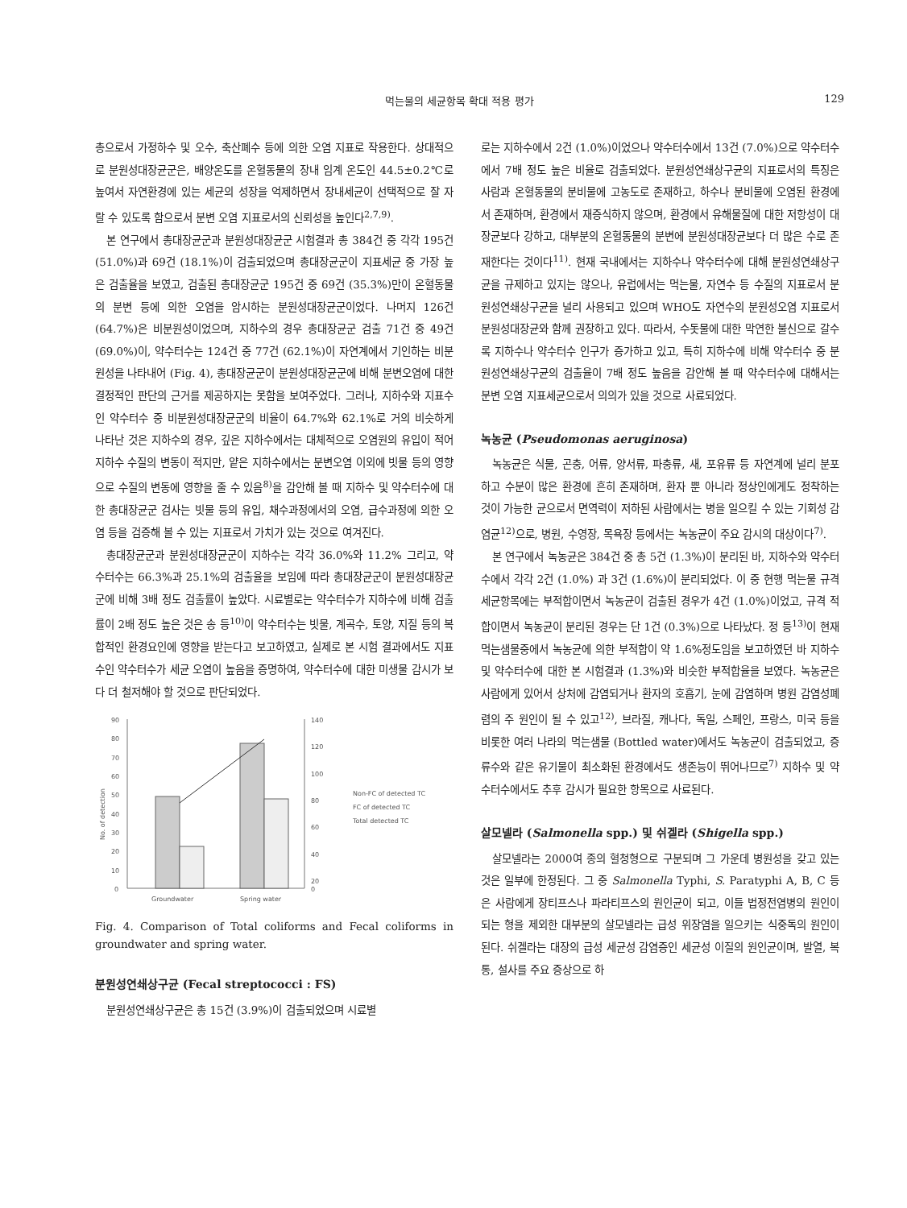먹는물의 세균항목 확대 적용 평가 129
총으로서 가정하수 및 오수, 축산폐수 등에 의한 오염 지표로 작용한다. 상대적으로 분원성대장균군은, 배양온도를 온혈동물의 장내 임계 온도인 44.5±0.2℃로 높여서 자연환경에 있는 세균의 성장을 억제하면서 장내세균이 선택적으로 잘 자랄 수 있도록 함으로서 분변 오염 지표로서의 신뢰성을 높인다<sup>2,7,9)</sup>.
본 연구에서 총대장균군과 분원성대장균군 시험결과 총 384건 중 각각 195건 (51.0%)과 69건 (18.1%)이 검출되었으며 총대장균군이 지표세균 중 가장 높은 검출율을 보였고, 검출된 총대장균군 195건 중 69건 (35.3%)만이 온혈동물의 분변 등에 의한 오염을 암시하는 분원성대장균군이었다. 나머지 126건 (64.7%)은 비분원성이었으며, 지하수의 경우 총대장균군 검출 71건 중 49건 (69.0%)이, 약수터수는 124건 중 77건 (62.1%)이 자연계에서 기인하는 비분원성을 나타내어 (Fig. 4), 총대장균군이 분원성대장균군에 비해 분변오염에 대한 결정적인 판단의 근거를 제공하지는 못함을 보여주었다. 그러나, 지하수와 지표수인 약수터수 중 비분원성대장균군의 비율이 64.7%와 62.1%로 거의 비슷하게 나타난 것은 지하수의 경우, 깊은 지하수에서는 대체적으로 오염원의 유입이 적어 지하수 수질의 변동이 적지만, 얕은 지하수에서는 분변오염 이외에 빗물 등의 영향으로 수질의 변동에 영향을 줄 수 있음<sup>8)</sup>을 감안해 볼 때 지하수 및 약수터수에 대한 총대장균군 검사는 빗물 등의 유입, 채수과정에서의 오염, 급수과정에 의한 오염 등을 검증해 볼 수 있는 지표로서 가치가 있는 것으로 여겨진다.
총대장균군과 분원성대장균군이 지하수는 각각 36.0%와 11.2% 그리고, 약수터수는 66.3%과 25.1%의 검출율을 보임에 따라 총대장균군이 분원성대장균군에 비해 3배 정도 검출률이 높았다. 시료별로는 약수터수가 지하수에 비해 검출률이 2배 정도 높은 것은 송 등<sup>10)</sup>이 약수터수는 빗물, 계곡수, 토양, 지질 등의 복합적인 환경요인에 영향을 받는다고 보고하였고, 실제로 본 시험 결과에서도 지표수인 약수터수가 세균 오염이 높음을 증명하여, 약수터수에 대한 미생물 감시가 보다 더 철저해야 할 것으로 판단되었다.
90
80
70
60
50
40
30
20
10
0
140
120
100
80
60
40
20
0
No. of detection
Groundwater
Spring water
Non-FC of detected TC
FC of detected TC
Total detected TC
Fig. 4. Comparison of Total coliforms and Fecal coliforms in groundwater and spring water.
분원성연쇄상구균 (Fecal streptococci : FS)
분원성연쇄상구균은 총 15건 (3.9%)이 검출되었으며 시료별
로는 지하수에서 2건 (1.0%)이었으나 약수터수에서 13건 (7.0%)으로 약수터수에서 7배 정도 높은 비율로 검출되었다. 분원성연쇄상구균의 지표로서의 특징은 사람과 온혈동물의 분비물에 고농도로 존재하고, 하수나 분비물에 오염된 환경에서 존재하며, 환경에서 재증식하지 않으며, 환경에서 유해물질에 대한 저항성이 대장균보다 강하고, 대부분의 온혈동물의 분변에 분원성대장균보다 더 많은 수로 존재한다는 것이다<sup>11)</sup>. 현재 국내에서는 지하수나 약수터수에 대해 분원성연쇄상구균을 규제하고 있지는 않으나, 유럽에서는 먹는물, 자연수 등 수질의 지표로서 분원성연쇄상구균을 널리 사용되고 있으며 WHO도 자연수의 분원성오염 지표로서 분원성대장균와 함께 권장하고 있다. 따라서, 수돗물에 대한 막연한 불신으로 갈수록 지하수나 약수터수 인구가 증가하고 있고, 특히 지하수에 비해 약수터수 중 분원성연쇄상구균의 검출율이 7배 정도 높음을 감안해 볼 때 약수터수에 대해서는 분변 오염 지표세균으로서 의의가 있을 것으로 사료되었다.
녹농균 (Pseudomonas aeruginosa)
녹농균은 식물, 곤충, 어류, 양서류, 파충류, 새, 포유류 등 자연계에 널리 분포하고 수분이 많은 환경에 흔히 존재하며, 환자 뿐 아니라 정상인에게도 정착하는 것이 가능한 균으로서 면역력이 저하된 사람에서는 병을 일으킬 수 있는 기회성 감염균<sup>12)</sup>으로, 병원, 수영장, 목욕장 등에서는 녹농균이 주요 감시의 대상이다<sup>7)</sup>.
본 연구에서 녹농균은 384건 중 총 5건 (1.3%)이 분리된 바, 지하수와 약수터수에서 각각 2건 (1.0%) 과 3건 (1.6%)이 분리되었다. 이 중 현행 먹는물 규격 세균항목에는 부적합이면서 녹농균이 검출된 경우가 4건 (1.0%)이었고, 규격 적합이면서 녹농균이 분리된 경우는 단 1건 (0.3%)으로 나타났다. 정 등<sup>13)</sup>이 현재 먹는샘물중에서 녹농균에 의한 부적합이 약 1.6%정도임을 보고하였던 바 지하수 및 약수터수에 대한 본 시험결과 (1.3%)와 비슷한 부적합율을 보였다. 녹농균은 사람에게 있어서 상처에 감염되거나 환자의 호흡기, 눈에 감염하며 병원 감염성폐렴의 주 원인이 될 수 있고<sup>12)</sup>, 브라질, 캐나다, 독일, 스페인, 프랑스, 미국 등을 비롯한 여러 나라의 먹는샘물 (Bottled water)에서도 녹농균이 검출되었고, 증류수와 같은 유기물이 최소화된 환경에서도 생존능이 뛰어나므로<sup>7)</sup> 지하수 및 약수터수에서도 추후 감시가 필요한 항목으로 사료된다.
살모넬라 (Salmonella spp.) 및 쉬겔라 (Shigella spp.)
살모넬라는 2000여 종의 혈청형으로 구분되며 그 가운데 병원성을 갖고 있는 것은 일부에 한정된다. 그 중 Salmonella Typhi, S. Paratyphi A, B, C 등은 사람에게 장티프스나 파라티프스의 원인균이 되고, 이들 법정전염병의 원인이 되는 형을 제외한 대부분의 살모넬라는 급성 위장염을 일으키는 식중독의 원인이 된다. 쉬겔라는 대장의 급성 세균성 감염증인 세균성 이질의 원인균이며, 발열, 복통, 설사를 주요 증상으로 하